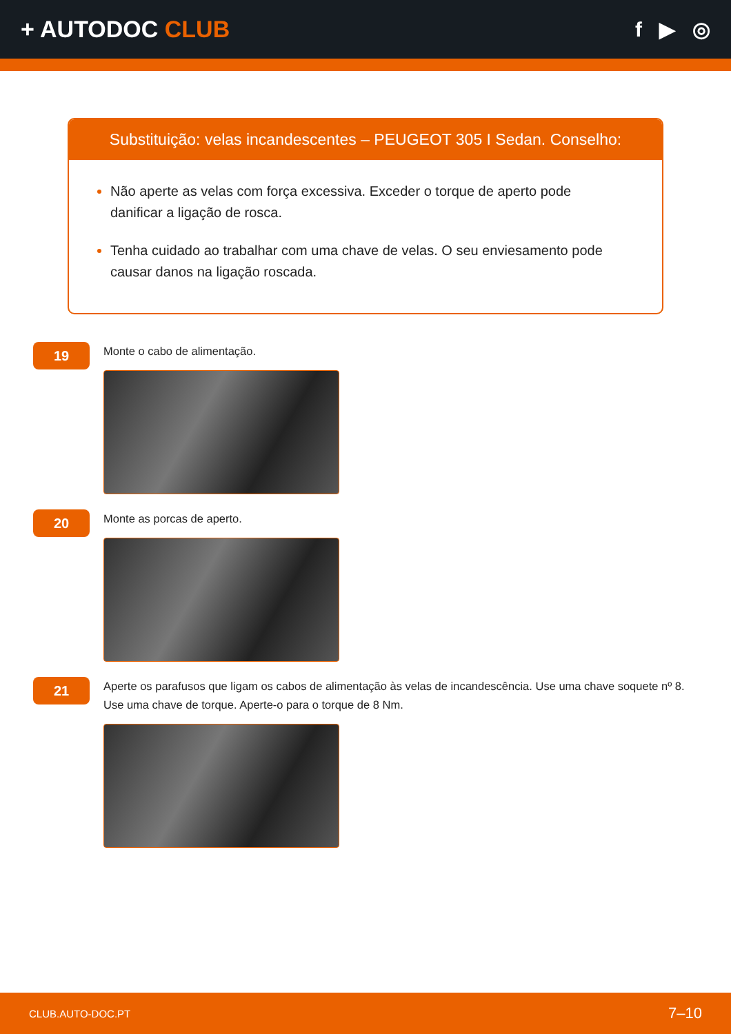+ AUTODOC CLUB f ▶ ◎
Substituição: velas incandescentes – PEUGEOT 305 I Sedan. Conselho:
Não aperte as velas com força excessiva. Exceder o torque de aperto pode danificar a ligação de rosca.
Tenha cuidado ao trabalhar com uma chave de velas. O seu enviesamento pode causar danos na ligação roscada.
19
Monte o cabo de alimentação.
20
Monte as porcas de aperto.
21
Aperte os parafusos que ligam os cabos de alimentação às velas de incandescência. Use uma chave soquete nº 8. Use uma chave de torque. Aperte-o para o torque de 8 Nm.
CLUB.AUTO-DOC.PT 7–10